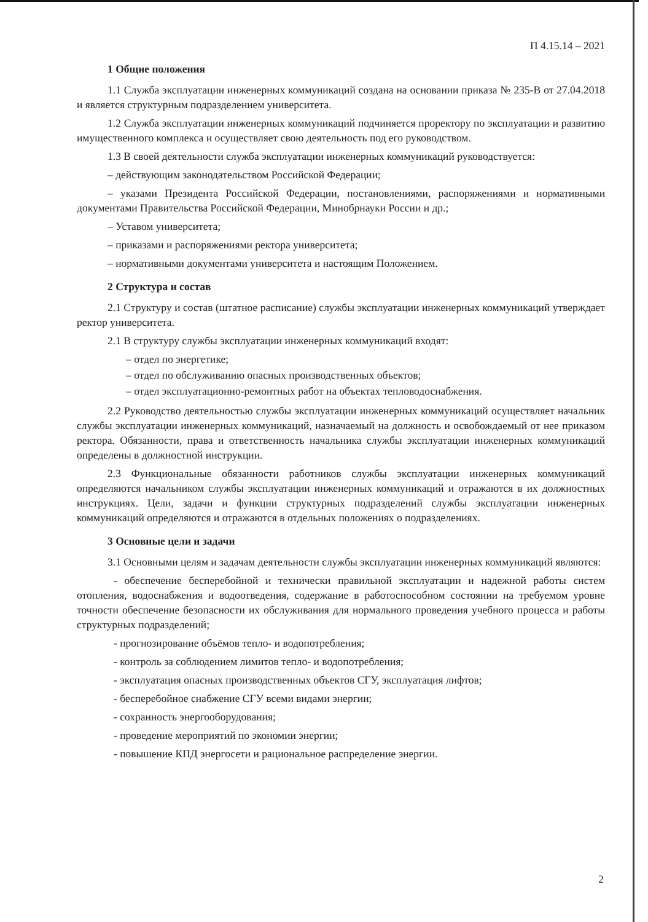П 4.15.14 – 2021
1 Общие положения
1.1 Служба эксплуатации инженерных коммуникаций создана на основании приказа № 235-В от 27.04.2018 и является структурным подразделением университета.
1.2 Служба эксплуатации инженерных коммуникаций подчиняется проректору по эксплуатации и развитию имущественного комплекса и осуществляет свою деятельность под его руководством.
1.3 В своей деятельности служба эксплуатации инженерных коммуникаций руководствуется:
– действующим законодательством Российской Федерации;
– указами Президента Российской Федерации, постановлениями, распоряжениями и нормативными документами Правительства Российской Федерации, Минобрнауки России и др.;
– Уставом университета;
– приказами и распоряжениями ректора университета;
– нормативными документами университета и настоящим Положением.
2 Структура и состав
2.1 Структуру и состав (штатное расписание) службы эксплуатации инженерных коммуникаций утверждает ректор университета.
2.1 В структуру службы эксплуатации инженерных коммуникаций входят:
– отдел по энергетике;
– отдел по обслуживанию опасных производственных объектов;
– отдел эксплуатационно-ремонтных работ на объектах тепловодоснабжения.
2.2 Руководство деятельностью службы эксплуатации инженерных коммуникаций осуществляет начальник службы эксплуатации инженерных коммуникаций, назначаемый на должность и освобождаемый от нее приказом ректора. Обязанности, права и ответственность начальника службы эксплуатации инженерных коммуникаций определены в должностной инструкции.
2.3 Функциональные обязанности работников службы эксплуатации инженерных коммуникаций определяются начальником службы эксплуатации инженерных коммуникаций и отражаются в их должностных инструкциях. Цели, задачи и функции структурных подразделений службы эксплуатации инженерных коммуникаций определяются и отражаются в отдельных положениях о подразделениях.
3 Основные цели и задачи
3.1 Основными целям и задачам деятельности службы эксплуатации инженерных коммуникаций являются:
- обеспечение бесперебойной и технически правильной эксплуатации и надежной работы систем отопления, водоснабжения и водоотведения, содержание в работоспособном состоянии на требуемом уровне точности обеспечение безопасности их обслуживания для нормального проведения учебного процесса и работы структурных подразделений;
- прогнозирование объёмов тепло- и водопотребления;
- контроль за соблюдением лимитов тепло- и водопотребления;
- эксплуатация опасных производственных объектов СГУ, эксплуатация лифтов;
- бесперебойное снабжение СГУ всеми видами энергии;
- сохранность энергооборудования;
- проведение мероприятий по экономии энергии;
- повышение КПД энергосети и рациональное распределение энергии.
2